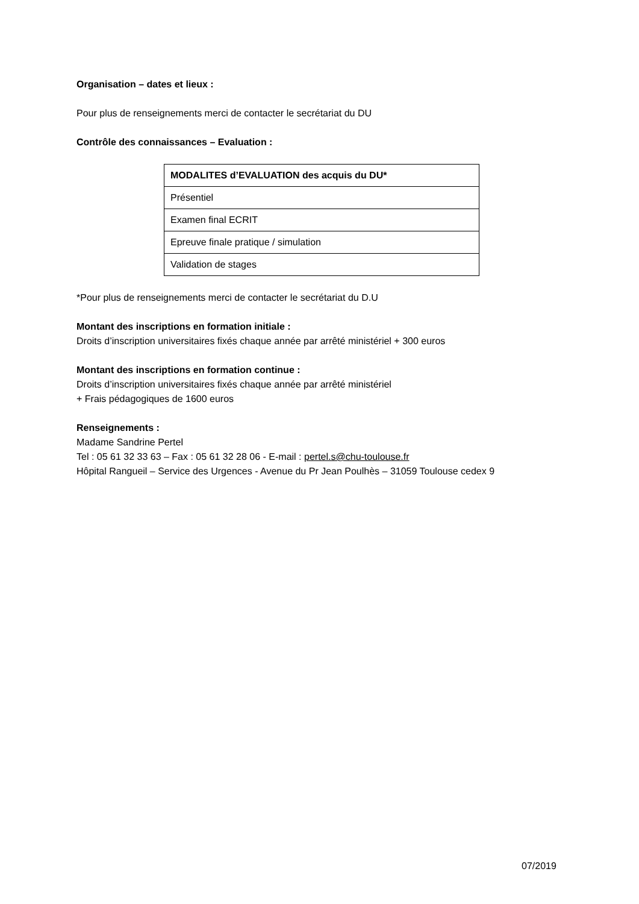Organisation – dates et lieux :
Pour plus de renseignements merci de contacter le secrétariat du DU
Contrôle des connaissances – Evaluation :
| MODALITES d’EVALUATION des acquis du DU* |
| Présentiel |
| Examen final ECRIT |
| Epreuve finale pratique / simulation |
| Validation de stages |
*Pour plus de renseignements merci de contacter le secrétariat du D.U
Montant des inscriptions en formation initiale :
Droits d’inscription universitaires fixés chaque année par arrêté ministériel + 300 euros
Montant des inscriptions en formation continue :
Droits d’inscription universitaires fixés chaque année par arrêté ministériel
+ Frais pédagogiques de 1600 euros
Renseignements :
Madame Sandrine Pertel
Tel : 05 61 32 33 63 – Fax : 05 61 32 28 06 - E-mail : pertel.s@chu-toulouse.fr
Hôpital Rangueil – Service des Urgences - Avenue du Pr Jean Poulhès – 31059 Toulouse cedex 9
07/2019